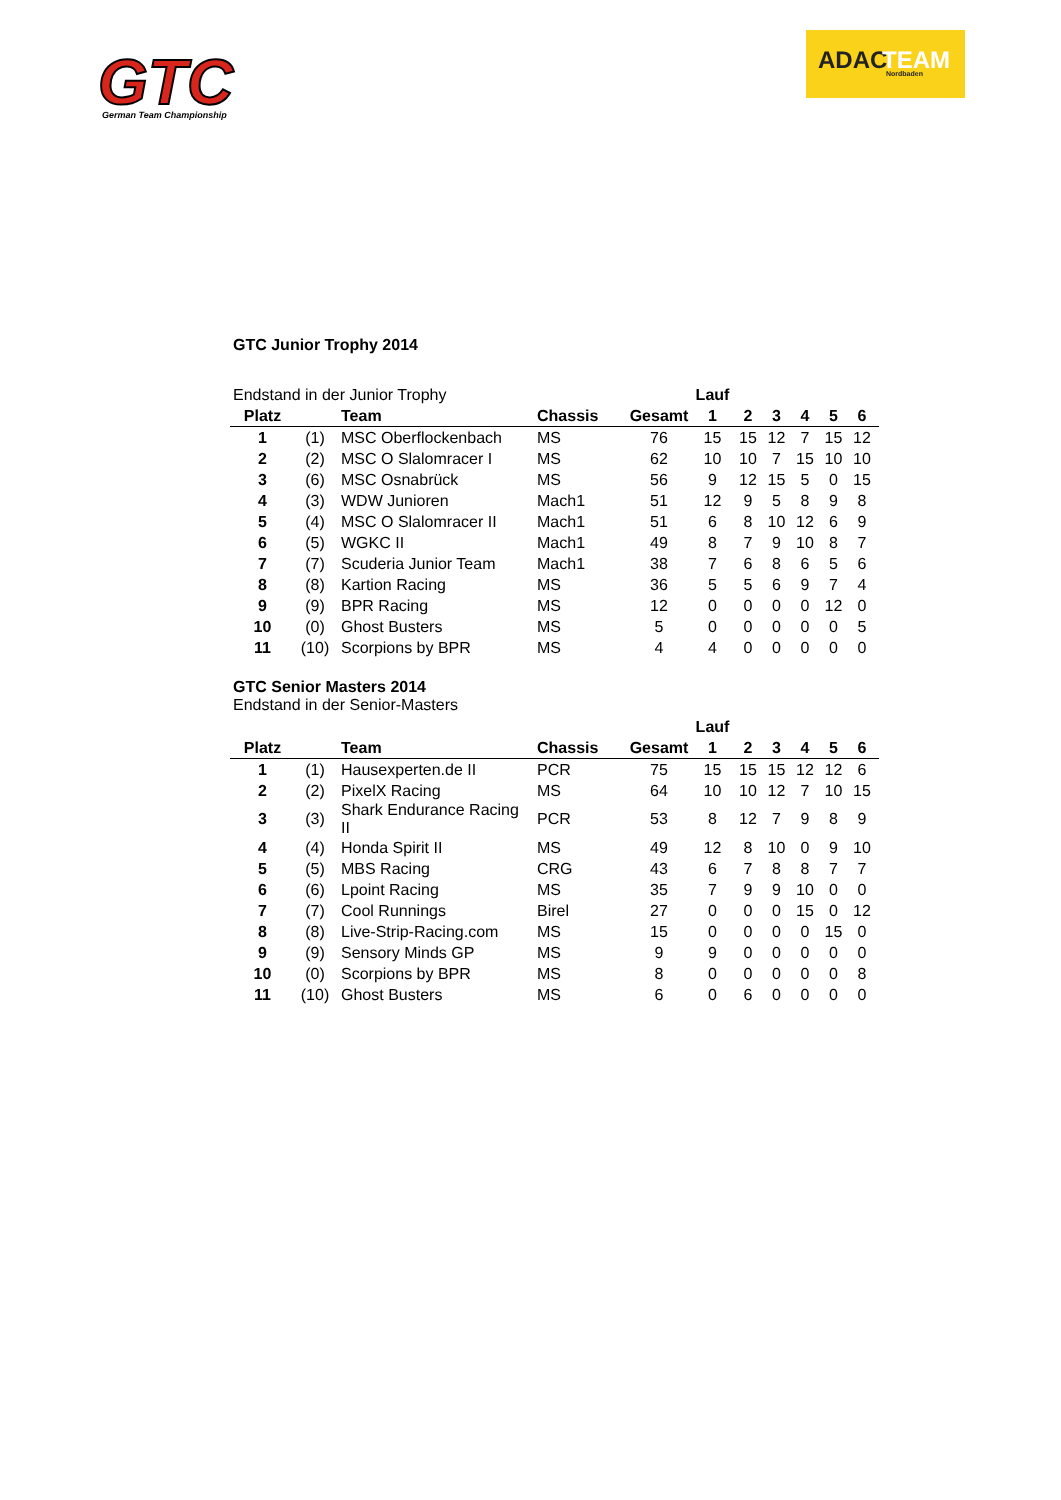GTC
German Team Championship
ADAC
TEAM
Nordbaden
GTC Junior Trophy 2014
| Endstand in der Junior Trophy | | | | | Lauf | | | | | |
| Platz | | Team | Chassis | Gesamt | 1 | 2 | 3 | 4 | 5 | 6 |
| 1 | (1) | MSC Oberflockenbach | MS | 76 | 15 | 15 | 12 | 7 | 15 | 12 |
| 2 | (2) | MSC O Slalomracer I | MS | 62 | 10 | 10 | 7 | 15 | 10 | 10 |
| 3 | (6) | MSC Osnabrück | MS | 56 | 9 | 12 | 15 | 5 | 0 | 15 |
| 4 | (3) | WDW Junioren | Mach1 | 51 | 12 | 9 | 5 | 8 | 9 | 8 |
| 5 | (4) | MSC O Slalomracer II | Mach1 | 51 | 6 | 8 | 10 | 12 | 6 | 9 |
| 6 | (5) | WGKC II | Mach1 | 49 | 8 | 7 | 9 | 10 | 8 | 7 |
| 7 | (7) | Scuderia Junior Team | Mach1 | 38 | 7 | 6 | 8 | 6 | 5 | 6 |
| 8 | (8) | Kartion Racing | MS | 36 | 5 | 5 | 6 | 9 | 7 | 4 |
| 9 | (9) | BPR Racing | MS | 12 | 0 | 0 | 0 | 0 | 12 | 0 |
| 10 | (0) | Ghost Busters | MS | 5 | 0 | 0 | 0 | 0 | 0 | 5 |
| 11 | (10) | Scorpions by BPR | MS | 4 | 4 | 0 | 0 | 0 | 0 | 0 |
GTC Senior Masters 2014
Endstand in der Senior-Masters
| | | | | | Lauf | | | | | |
| Platz | | Team | Chassis | Gesamt | 1 | 2 | 3 | 4 | 5 | 6 |
| 1 | (1) | Hausexperten.de II | PCR | 75 | 15 | 15 | 15 | 12 | 12 | 6 |
| 2 | (2) | PixelX Racing | MS | 64 | 10 | 10 | 12 | 7 | 10 | 15 |
| 3 | (3) | Shark Endurance Racing II | PCR | 53 | 8 | 12 | 7 | 9 | 8 | 9 |
| 4 | (4) | Honda Spirit II | MS | 49 | 12 | 8 | 10 | 0 | 9 | 10 |
| 5 | (5) | MBS Racing | CRG | 43 | 6 | 7 | 8 | 8 | 7 | 7 |
| 6 | (6) | Lpoint Racing | MS | 35 | 7 | 9 | 9 | 10 | 0 | 0 |
| 7 | (7) | Cool Runnings | Birel | 27 | 0 | 0 | 0 | 15 | 0 | 12 |
| 8 | (8) | Live-Strip-Racing.com | MS | 15 | 0 | 0 | 0 | 0 | 15 | 0 |
| 9 | (9) | Sensory Minds GP | MS | 9 | 9 | 0 | 0 | 0 | 0 | 0 |
| 10 | (0) | Scorpions by BPR | MS | 8 | 0 | 0 | 0 | 0 | 0 | 8 |
| 11 | (10) | Ghost Busters | MS | 6 | 0 | 6 | 0 | 0 | 0 | 0 |